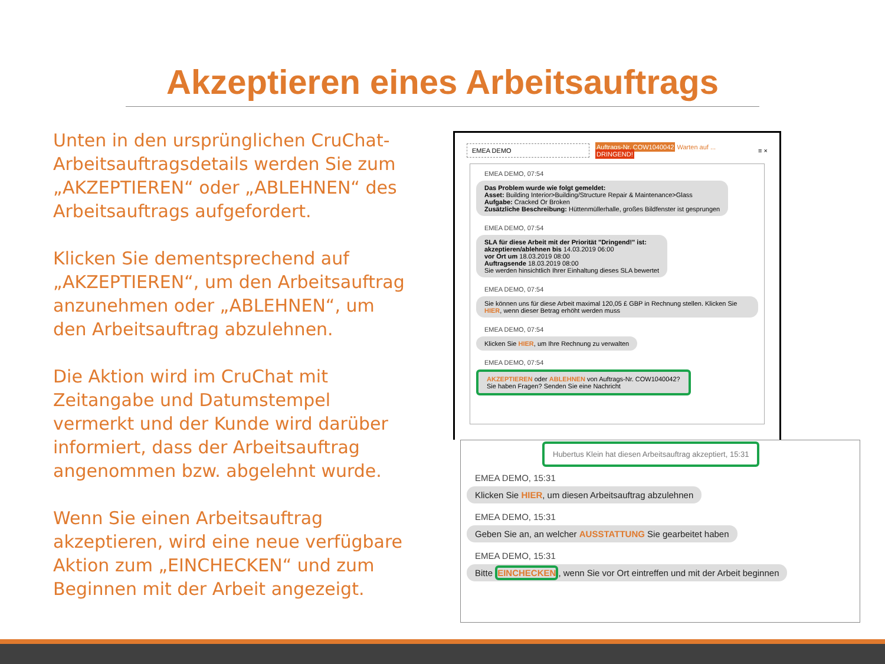Akzeptieren eines Arbeitsauftrags
Unten in den ursprünglichen CruChat-Arbeitsauftragsdetails werden Sie zum „AKZEPTIEREN“ oder „ABLEHNEN“ des Arbeitsauftrags aufgefordert.
Klicken Sie dementsprechend auf „AKZEPTIEREN“, um den Arbeitsauftrag anzunehmen oder „ABLEHNEN“, um den Arbeitsauftrag abzulehnen.
Die Aktion wird im CruChat mit Zeitangabe und Datumstempel vermerkt und der Kunde wird darüber informiert, dass der Arbeitsauftrag angenommen bzw. abgelehnt wurde.
Wenn Sie einen Arbeitsauftrag akzeptieren, wird eine neue verfügbare Aktion zum „EINCHECKEN“ und zum Beginnen mit der Arbeit angezeigt.
EMEA DEMO Auftrags-Nr. COW1040042 Warten auf ...
DRINGEND! ≡ ×
EMEA DEMO, 07:54
Das Problem wurde wie folgt gemeldet:
Asset: Building Interior>Building/Structure Repair & Maintenance>Glass
Aufgabe: Cracked Or Broken
Zusätzliche Beschreibung: Hüttenmüllerhalle, großes Bildfenster ist gesprungen
EMEA DEMO, 07:54
SLA für diese Arbeit mit der Priorität "Dringend!" ist:
akzeptieren/ablehnen bis 14.03.2019 06:00
vor Ort um 18.03.2019 08:00
Auftragsende 18.03.2019 08:00
Sie werden hinsichtlich Ihrer Einhaltung dieses SLA bewertet
EMEA DEMO, 07:54
Sie können uns für diese Arbeit maximal 120,05 £ GBP in Rechnung stellen. Klicken Sie HIER, wenn dieser Betrag erhöht werden muss
EMEA DEMO, 07:54
Klicken Sie HIER, um Ihre Rechnung zu verwalten
EMEA DEMO, 07:54
AKZEPTIEREN oder ABLEHNEN von Auftrags-Nr. COW1040042?
Sie haben Fragen? Senden Sie eine Nachricht
Hubertus Klein hat diesen Arbeitsauftrag akzeptiert, 15:31
EMEA DEMO, 15:31
Klicken Sie HIER, um diesen Arbeitsauftrag abzulehnen
EMEA DEMO, 15:31
Geben Sie an, an welcher AUSSTATTUNG Sie gearbeitet haben
EMEA DEMO, 15:31
Bitte EINCHECKEN, wenn Sie vor Ort eintreffen und mit der Arbeit beginnen